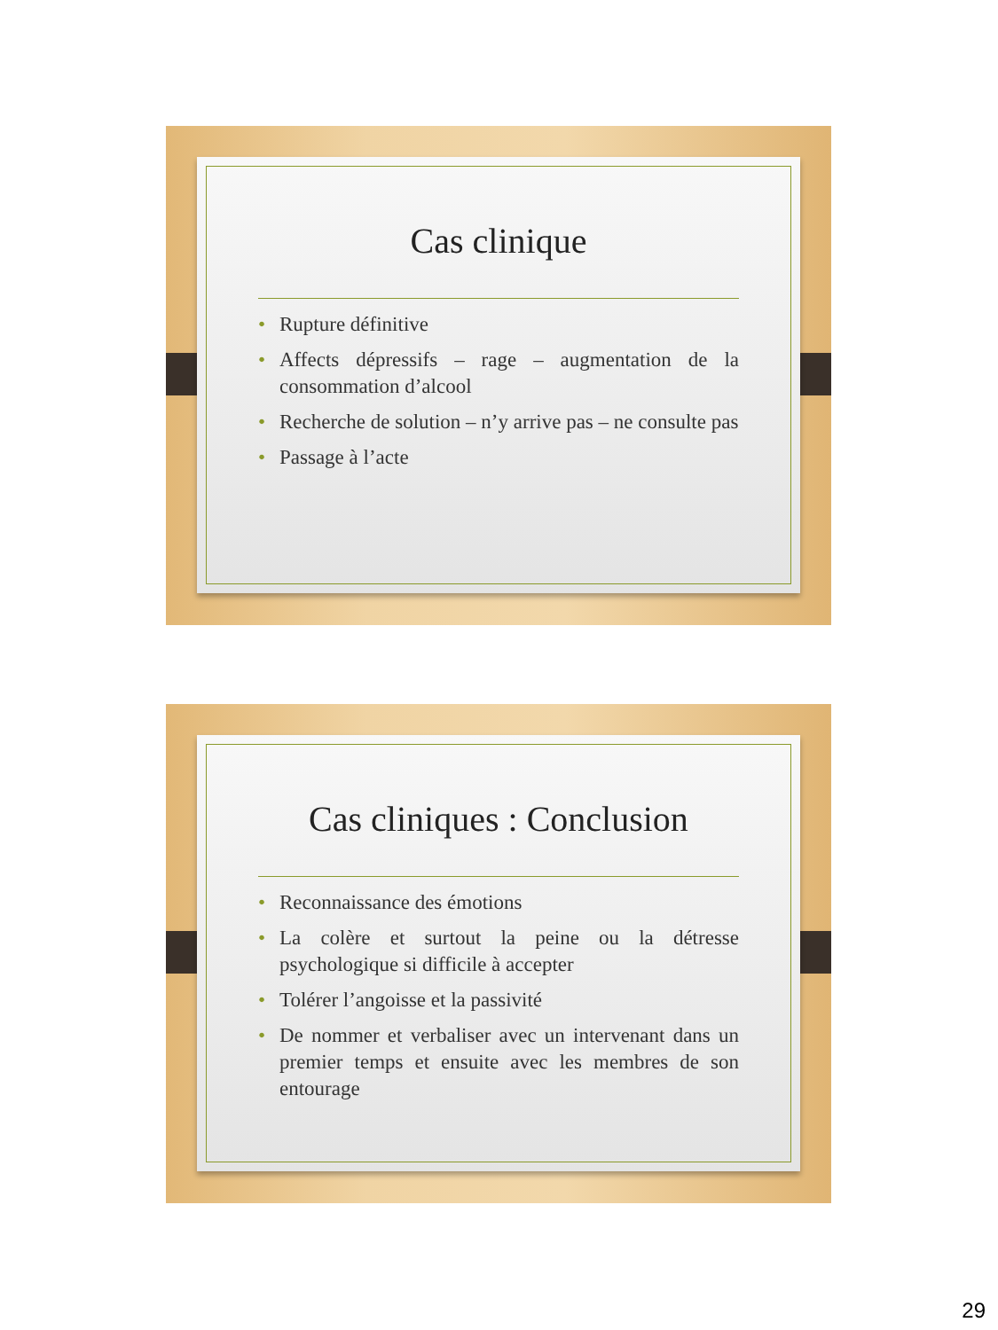Cas clinique
• Rupture définitive
• Affects dépressifs – rage – augmentation de la consommation d’alcool
• Recherche de solution – n’y arrive pas – ne consulte pas
• Passage à l’acte
Cas cliniques : Conclusion
• Reconnaissance des émotions
• La colère et surtout la peine ou la détresse psychologique si difficile à accepter
• Tolérer l’angoisse et la passivité
• De nommer et verbaliser avec un intervenant dans un premier temps et ensuite avec les membres de son entourage
29